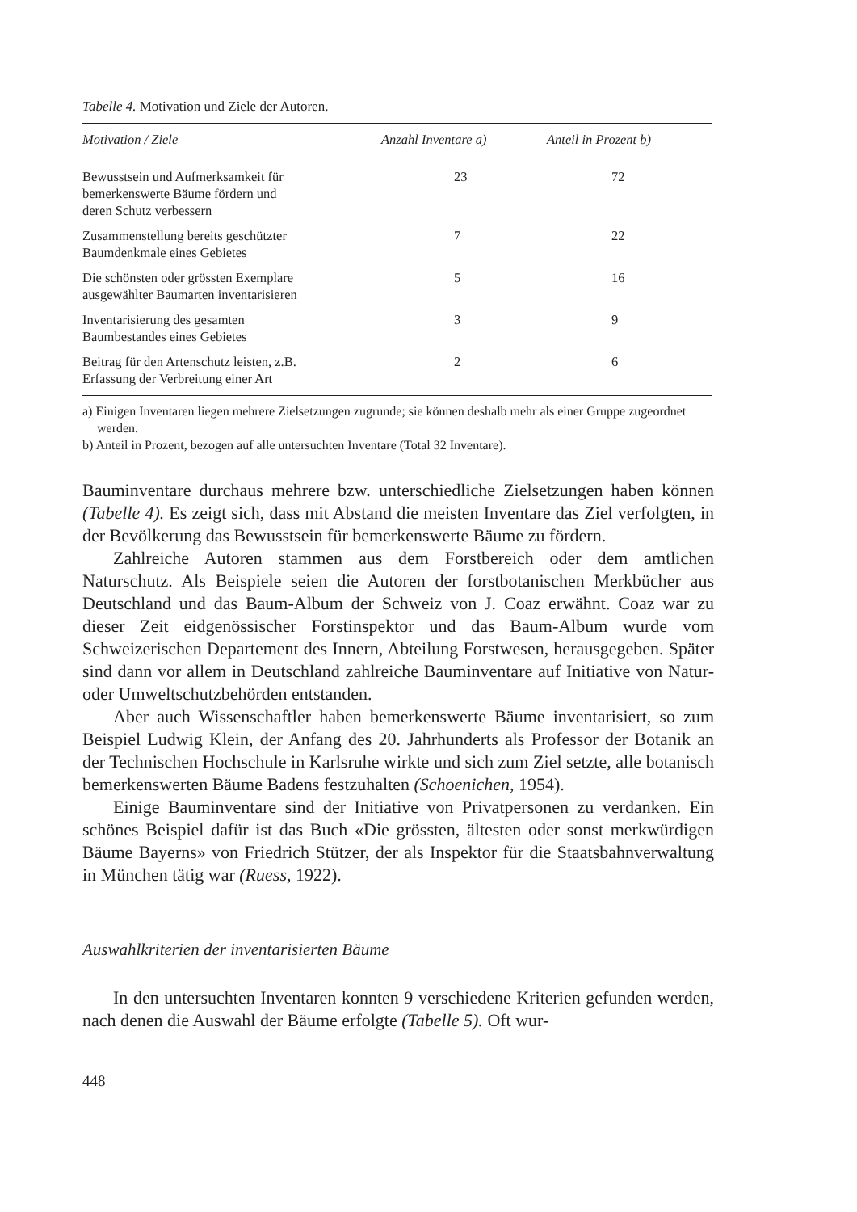Tabelle 4. Motivation und Ziele der Autoren.
| Motivation / Ziele | Anzahl Inventare a) | Anteil in Prozent b) |
| --- | --- | --- |
| Bewusstsein und Aufmerksamkeit für bemerkenswerte Bäume fördern und deren Schutz verbessern | 23 | 72 |
| Zusammenstellung bereits geschützter Baumdenkmale eines Gebietes | 7 | 22 |
| Die schönsten oder grössten Exemplare ausgewählter Baumarten inventarisieren | 5 | 16 |
| Inventarisierung des gesamten Baumbestandes eines Gebietes | 3 | 9 |
| Beitrag für den Artenschutz leisten, z.B. Erfassung der Verbreitung einer Art | 2 | 6 |
a) Einigen Inventaren liegen mehrere Zielsetzungen zugrunde; sie können deshalb mehr als einer Gruppe zugeordnet werden.
b) Anteil in Prozent, bezogen auf alle untersuchten Inventare (Total 32 Inventare).
Bauminventare durchaus mehrere bzw. unterschiedliche Zielsetzungen haben können (Tabelle 4). Es zeigt sich, dass mit Abstand die meisten Inventare das Ziel verfolgten, in der Bevölkerung das Bewusstsein für bemerkenswerte Bäume zu fördern.
Zahlreiche Autoren stammen aus dem Forstbereich oder dem amtlichen Naturschutz. Als Beispiele seien die Autoren der forstbotanischen Merkbücher aus Deutschland und das Baum-Album der Schweiz von J. Coaz erwähnt. Coaz war zu dieser Zeit eidgenössischer Forstinspektor und das Baum-Album wurde vom Schweizerischen Departement des Innern, Abteilung Forstwesen, herausgegeben. Später sind dann vor allem in Deutschland zahlreiche Bauminventare auf Initiative von Natur- oder Umweltschutzbehörden entstanden.
Aber auch Wissenschaftler haben bemerkenswerte Bäume inventarisiert, so zum Beispiel Ludwig Klein, der Anfang des 20. Jahrhunderts als Professor der Botanik an der Technischen Hochschule in Karlsruhe wirkte und sich zum Ziel setzte, alle botanisch bemerkenswerten Bäume Badens festzuhalten (Schoenichen, 1954).
Einige Bauminventare sind der Initiative von Privatpersonen zu verdanken. Ein schönes Beispiel dafür ist das Buch «Die grössten, ältesten oder sonst merkwürdigen Bäume Bayerns» von Friedrich Stützer, der als Inspektor für die Staatsbahnverwaltung in München tätig war (Ruess, 1922).
Auswahlkriterien der inventarisierten Bäume
In den untersuchten Inventaren konnten 9 verschiedene Kriterien gefunden werden, nach denen die Auswahl der Bäume erfolgte (Tabelle 5). Oft wur-
448